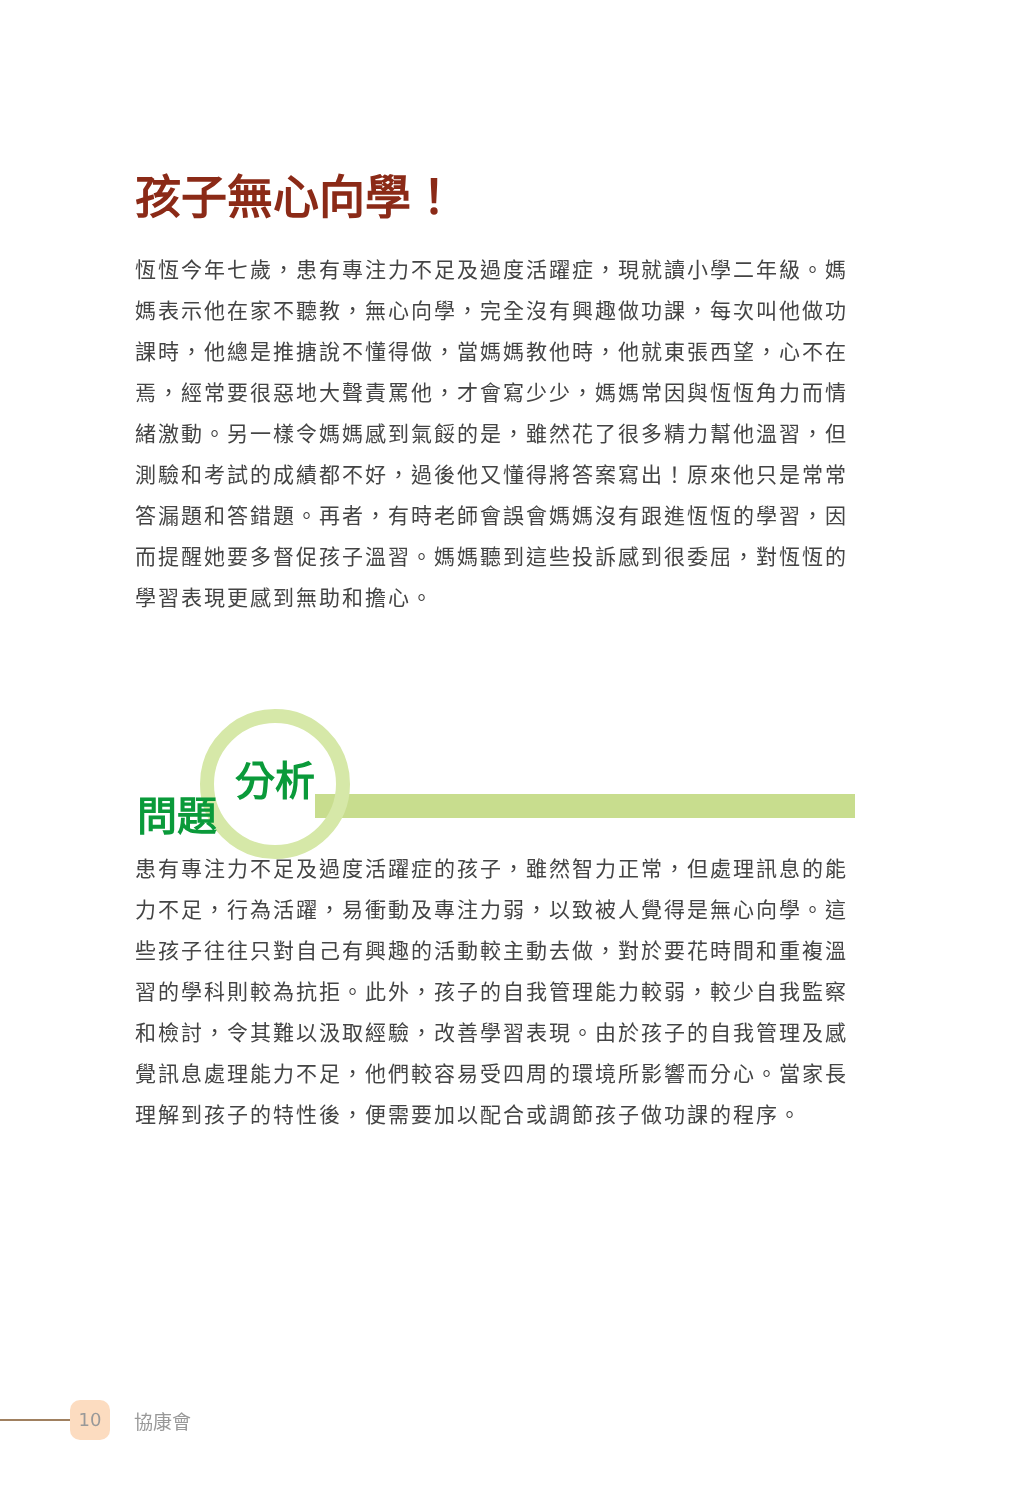孩子無心向學！
恆恆今年七歲，患有專注力不足及過度活躍症，現就讀小學二年級。媽媽表示他在家不聽教，無心向學，完全沒有興趣做功課，每次叫他做功課時，他總是推搪說不懂得做，當媽媽教他時，他就東張西望，心不在焉，經常要很惡地大聲責罵他，才會寫少少，媽媽常因與恆恆角力而情緒激動。另一樣令媽媽感到氣餒的是，雖然花了很多精力幫他溫習，但測驗和考試的成績都不好，過後他又懂得將答案寫出！原來他只是常常答漏題和答錯題。再者，有時老師會誤會媽媽沒有跟進恆恆的學習，因而提醒她要多督促孩子溫習。媽媽聽到這些投訴感到很委屈，對恆恆的學習表現更感到無助和擔心。
問題
分析
患有專注力不足及過度活躍症的孩子，雖然智力正常，但處理訊息的能力不足，行為活躍，易衝動及專注力弱，以致被人覺得是無心向學。這些孩子往往只對自己有興趣的活動較主動去做，對於要花時間和重複溫習的學科則較為抗拒。此外，孩子的自我管理能力較弱，較少自我監察和檢討，令其難以汲取經驗，改善學習表現。由於孩子的自我管理及感覺訊息處理能力不足，他們較容易受四周的環境所影響而分心。當家長理解到孩子的特性後，便需要加以配合或調節孩子做功課的程序。
10
協康會